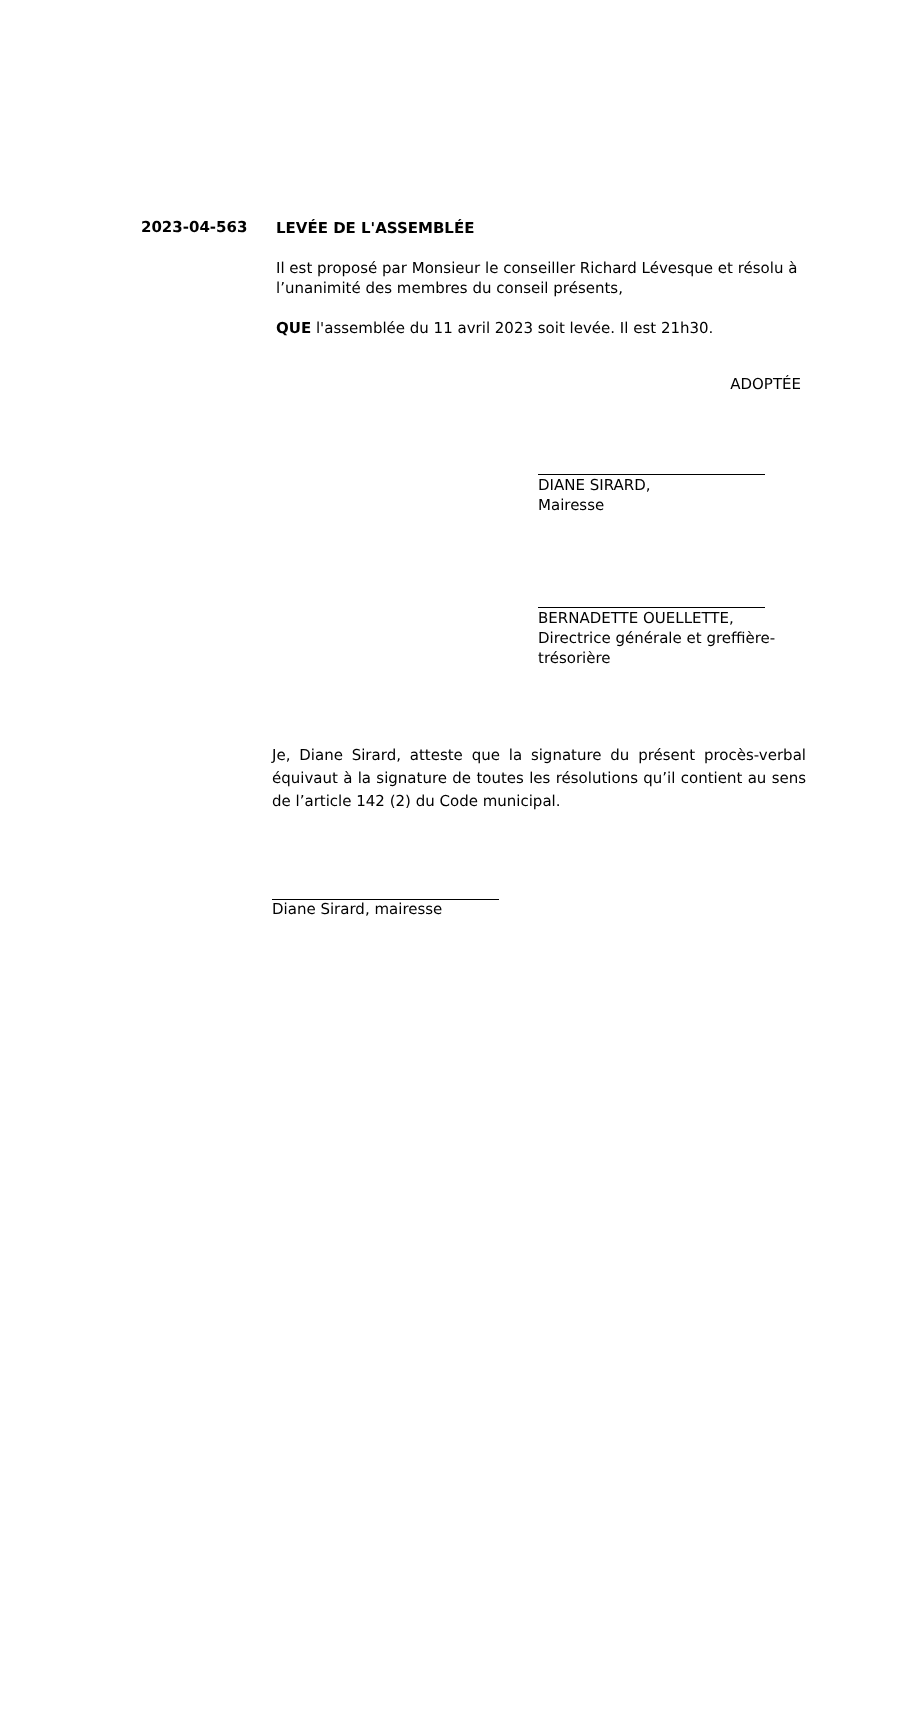2023-04-563
LEVÉE DE L'ASSEMBLÉE
Il est proposé par Monsieur le conseiller Richard Lévesque et résolu à l’unanimité des membres du conseil présents,
QUE l'assemblée du 11 avril 2023 soit levée. Il est 21h30.
ADOPTÉE
DIANE SIRARD,
Mairesse
BERNADETTE OUELLETTE,
Directrice générale et greffière-trésorière
Je, Diane Sirard, atteste que la signature du présent procès-verbal équivaut à la signature de toutes les résolutions qu’il contient au sens de l’article 142 (2) du Code municipal.
Diane Sirard, mairesse